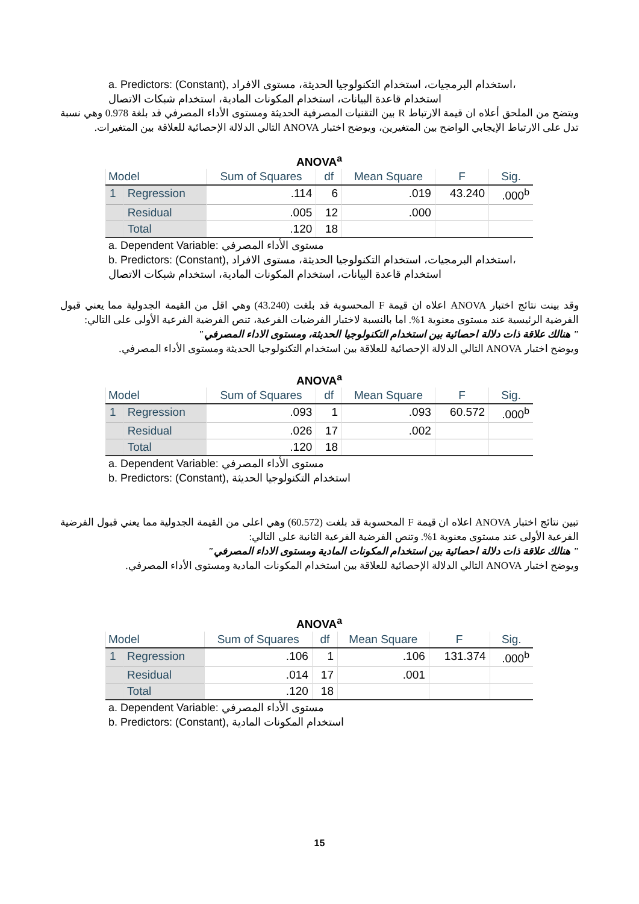a. Predictors: (Constant), استخدام البرمجيات، استخدام التكنولوجيا الحديثة، مستوى الافراد،
استخدام قاعدة البيانات، استخدام المكونات المادية، استخدام شبكات الاتصال
ويتضح من الملحق أعلاه ان قيمة الارتباط R بين التقنيات المصرفية الحديثة ومستوى الأداء المصرفي قد بلغة 0.978 وهي نسبة تدل على الارتباط الإيجابي الواضح بين المتغيرين، ويوضح اختبار ANOVA التالي الدلالة الإحصائية للعلاقة بين المتغيرات.
ANOVA<sup>a</sup>
| Model | | Sum of Squares | df | Mean Square | F | Sig. |
| --- | --- | --- | --- | --- | --- | --- |
| 1 | Regression | .114 | 6 | .019 | 43.240 | .000<sup>b</sup> |
| | Residual | .005 | 12 | .000 | | |
| | Total | .120 | 18 | | | |
a. Dependent Variable: مستوى الأداء المصرفي
b. Predictors: (Constant), استخدام البرمجيات، استخدام التكنولوجيا الحديثة، مستوى الافراد،
استخدام قاعدة البيانات، استخدام المكونات المادية، استخدام شبكات الاتصال
وقد بينت نتائج اختبار ANOVA اعلاه ان قيمة F المحسوبة قد بلغت (43.240) وهي اقل من القيمة الجدولية مما يعني قبول الفرضية الرئيسية عند مستوى معنوية 1%. اما بالنسبة لاختبار الفرضيات الفرعية، تنص الفرضية الفرعية الأولى على التالي:
" هنالك علاقة ذات دلالة احصائية بين استخدام التكنولوجيا الحديثة، ومستوى الاداء المصرفي"
ويوضح اختبار ANOVA التالي الدلالة الإحصائية للعلاقة بين استخدام التكنولوجيا الحديثة ومستوى الأداء المصرفي.
ANOVA<sup>a</sup>
| Model | | Sum of Squares | df | Mean Square | F | Sig. |
| --- | --- | --- | --- | --- | --- | --- |
| 1 | Regression | .093 | 1 | .093 | 60.572 | .000<sup>b</sup> |
| | Residual | .026 | 17 | .002 | | |
| | Total | .120 | 18 | | | |
a. Dependent Variable: مستوى الأداء المصرفي
b. Predictors: (Constant), استخدام التكنولوجيا الحديثة
تبين نتائج اختبار ANOVA اعلاه ان قيمة F المحسوبة قد بلغت (60.572) وهي اعلى من القيمة الجدولية مما يعني قبول الفرضية الفرعية الأولى عند مستوى معنوية 1%. وتنص الفرضية الفرعية الثانية على التالي:
" هنالك علاقة ذات دلالة احصائية بين استخدام المكونات المادية ومستوى الاداء المصرفي"
ويوضح اختبار ANOVA التالي الدلالة الإحصائية للعلاقة بين استخدام المكونات المادية ومستوى الأداء المصرفي.
ANOVA<sup>a</sup>
| Model | | Sum of Squares | df | Mean Square | F | Sig. |
| --- | --- | --- | --- | --- | --- | --- |
| 1 | Regression | .106 | 1 | .106 | 131.374 | .000<sup>b</sup> |
| | Residual | .014 | 17 | .001 | | |
| | Total | .120 | 18 | | | |
a. Dependent Variable: مستوى الأداء المصرفي
b. Predictors: (Constant), استخدام المكونات المادية
15